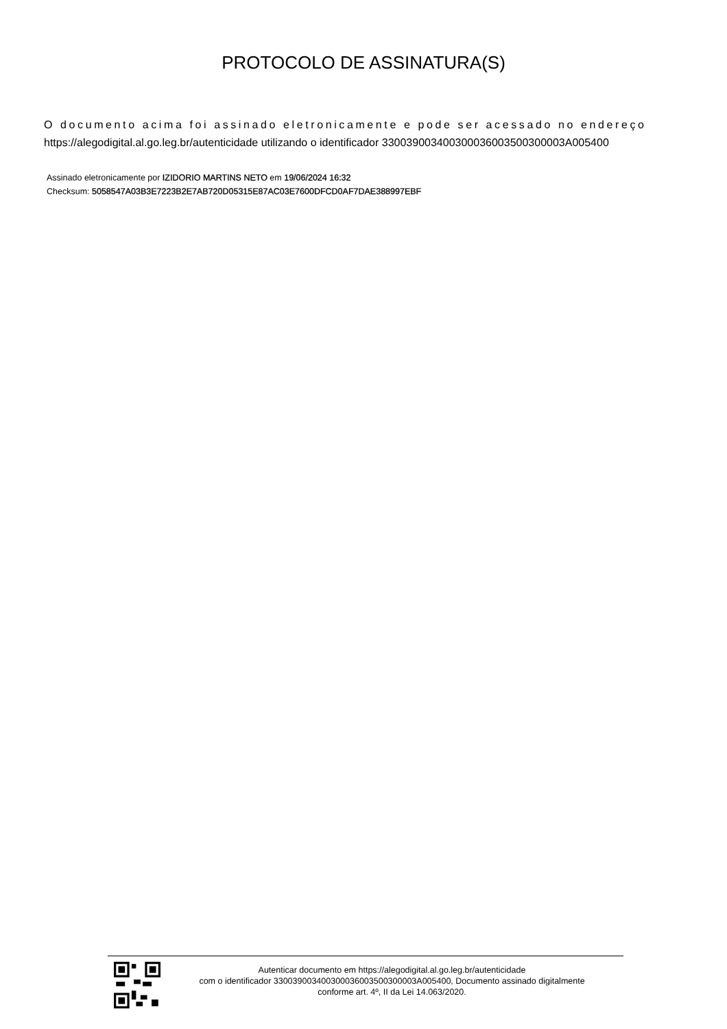PROTOCOLO DE ASSINATURA(S)
O documento acima foi assinado eletronicamente e pode ser acessado no endereço
https://alegodigital.al.go.leg.br/autenticidade utilizando o identificador 330039003400300036003500300003A005400
Assinado eletronicamente por IZIDORIO MARTINS NETO em 19/06/2024 16:32
Checksum: 5058547A03B3E7223B2E7AB720D05315E87AC03E7600DFCD0AF7DAE388997EBF
Autenticar documento em https://alegodigital.al.go.leg.br/autenticidade
com o identificador 330039003400300036003500300003A005400, Documento assinado digitalmente
conforme art. 4º, II da Lei 14.063/2020.